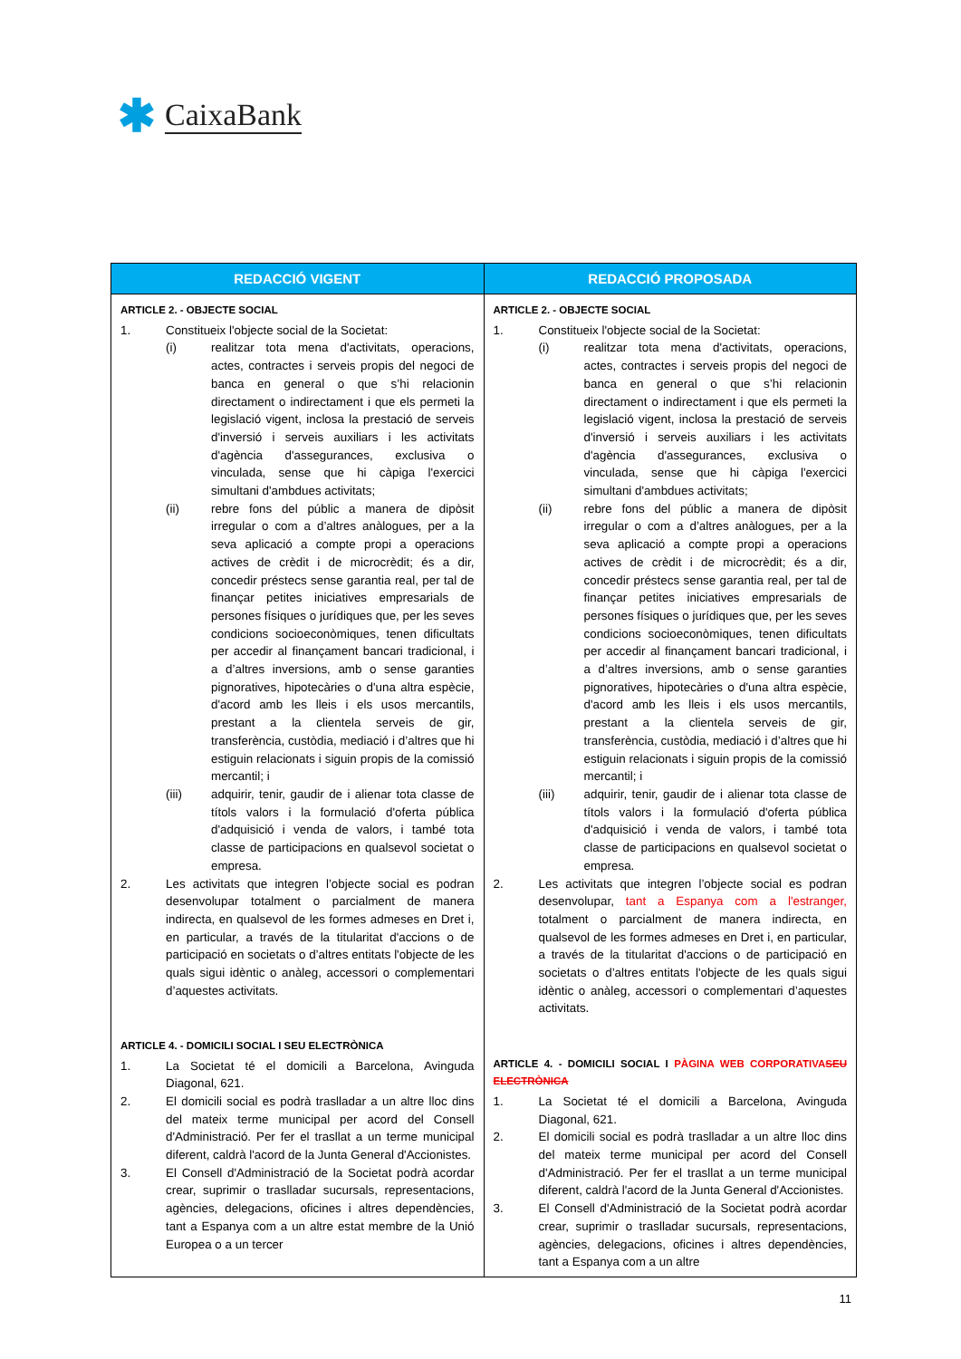✱ CaixaBank
| REDACCIÓ VIGENT | REDACCIÓ PROPOSADA |
| --- | --- |
| ARTICLE 2. - OBJECTE SOCIAL 1. Constitueix l'objecte social de la Societat: (i) realitzar tota mena d'activitats, operacions, actes, contractes i serveis propis del negoci de banca en general o que s’hi relacionin directament o indirectament i que els permeti la legislació vigent, inclosa la prestació de serveis d'inversió i serveis auxiliars i les activitats d'agència d'assegurances, exclusiva o vinculada, sense que hi càpiga l'exercici simultani d'ambdues activitats; (ii) rebre fons del públic a manera de dipòsit irregular o com a d’altres anàlogues, per a la seva aplicació a compte propi a operacions actives de crèdit i de microcrèdit; és a dir, concedir préstecs sense garantia real, per tal de finançar petites iniciatives empresarials de persones físiques o jurídiques que, per les seves condicions socioeconòmiques, tenen dificultats per accedir al finançament bancari tradicional, i a d’altres inversions, amb o sense garanties pignoratives, hipotecàries o d'una altra espècie, d'acord amb les lleis i els usos mercantils, prestant a la clientela serveis de gir, transferència, custòdia, mediació i d’altres que hi estiguin relacionats i siguin propis de la comissió mercantil; i (iii) adquirir, tenir, gaudir de i alienar tota classe de títols valors i la formulació d'oferta pública d'adquisició i venda de valors, i també tota classe de participacions en qualsevol societat o empresa. 2. Les activitats que integren l’objecte social es podran desenvolupar totalment o parcialment de manera indirecta, en qualsevol de les formes admeses en Dret i, en particular, a través de la titularitat d'accions o de participació en societats o d’altres entitats l'objecte de les quals sigui idèntic o anàleg, accessori o complementari d’aquestes activitats. ARTICLE 4. - DOMICILI SOCIAL I SEU ELECTRÒNICA 1. La Societat té el domicili a Barcelona, Avinguda Diagonal, 621. 2. El domicili social es podrà traslladar a un altre lloc dins del mateix terme municipal per acord del Consell d'Administració. Per fer el trasllat a un terme municipal diferent, caldrà l'acord de la Junta General d'Accionistes. 3. El Consell d'Administració de la Societat podrà acordar crear, suprimir o traslladar sucursals, representacions, agències, delegacions, oficines i altres dependències, tant a Espanya com a un altre estat membre de la Unió Europea o a un tercer | ARTICLE 2. - OBJECTE SOCIAL 1. Constitueix l'objecte social de la Societat: (i) realitzar tota mena d'activitats, operacions, actes, contractes i serveis propis del negoci de banca en general o que s’hi relacionin directament o indirectament i que els permeti la legislació vigent, inclosa la prestació de serveis d'inversió i serveis auxiliars i les activitats d'agència d'assegurances, exclusiva o vinculada, sense que hi càpiga l'exercici simultani d'ambdues activitats; (ii) rebre fons del públic a manera de dipòsit irregular o com a d’altres anàlogues, per a la seva aplicació a compte propi a operacions actives de crèdit i de microcrèdit; és a dir, concedir préstecs sense garantia real, per tal de finançar petites iniciatives empresarials de persones físiques o jurídiques que, per les seves condicions socioeconòmiques, tenen dificultats per accedir al finançament bancari tradicional, i a d’altres inversions, amb o sense garanties pignoratives, hipotecàries o d'una altra espècie, d'acord amb les lleis i els usos mercantils, prestant a la clientela serveis de gir, transferència, custòdia, mediació i d’altres que hi estiguin relacionats i siguin propis de la comissió mercantil; i (iii) adquirir, tenir, gaudir de i alienar tota classe de títols valors i la formulació d'oferta pública d'adquisició i venda de valors, i també tota classe de participacions en qualsevol societat o empresa. 2. Les activitats que integren l’objecte social es podran desenvolupar, tant a Espanya com a l'estranger, totalment o parcialment de manera indirecta, en qualsevol de les formes admeses en Dret i, en particular, a través de la titularitat d'accions o de participació en societats o d’altres entitats l'objecte de les quals sigui idèntic o anàleg, accessori o complementari d’aquestes activitats. ARTICLE 4. - DOMICILI SOCIAL I PÀGINA WEB CORPORATIVA SEU ELECTRÒNICA 1. La Societat té el domicili a Barcelona, Avinguda Diagonal, 621. 2. El domicili social es podrà traslladar a un altre lloc dins del mateix terme municipal per acord del Consell d'Administració. Per fer el trasllat a un terme municipal diferent, caldrà l'acord de la Junta General d'Accionistes. 3. El Consell d'Administració de la Societat podrà acordar crear, suprimir o traslladar sucursals, representacions, agències, delegacions, oficines i altres dependències, tant a Espanya com a un altre |
11